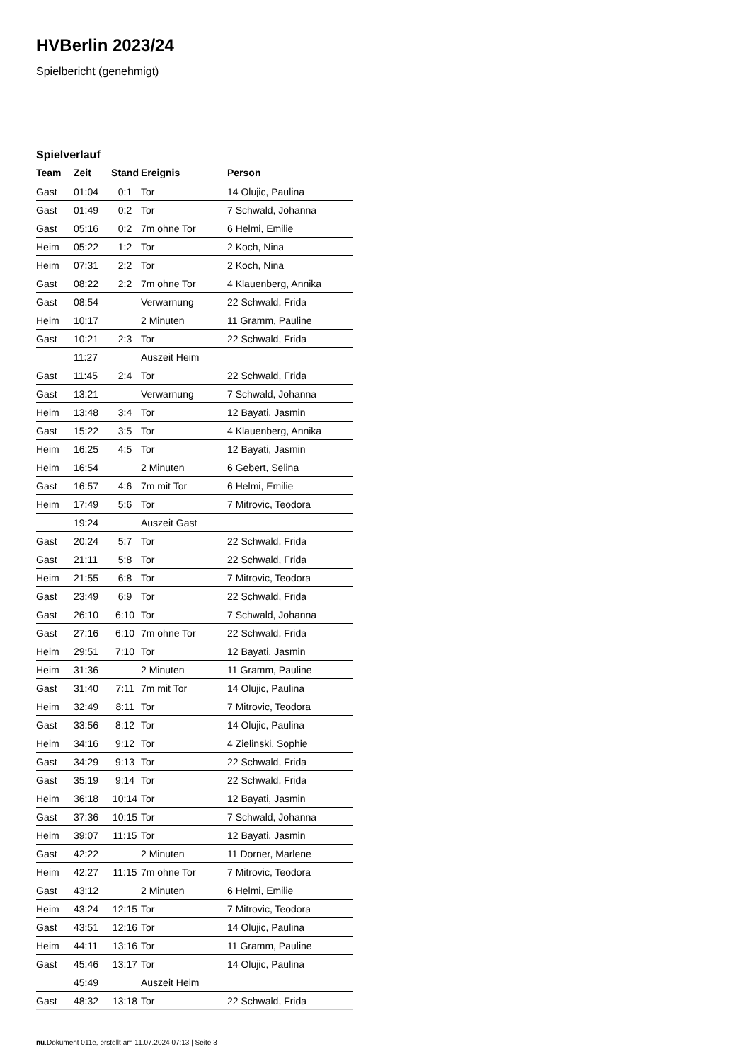HVBerlin 2023/24
Spielbericht (genehmigt)
Spielverlauf
| Team | Zeit | Stand | Ereignis | Person |
| --- | --- | --- | --- | --- |
| Gast | 01:04 | 0:1 | Tor | 14 Olujic, Paulina |
| Gast | 01:49 | 0:2 | Tor | 7 Schwald, Johanna |
| Gast | 05:16 | 0:2 | 7m ohne Tor | 6 Helmi, Emilie |
| Heim | 05:22 | 1:2 | Tor | 2 Koch, Nina |
| Heim | 07:31 | 2:2 | Tor | 2 Koch, Nina |
| Gast | 08:22 | 2:2 | 7m ohne Tor | 4 Klauenberg, Annika |
| Gast | 08:54 | | Verwarnung | 22 Schwald, Frida |
| Heim | 10:17 | | 2 Minuten | 11 Gramm, Pauline |
| Gast | 10:21 | 2:3 | Tor | 22 Schwald, Frida |
| | 11:27 | | Auszeit Heim | |
| Gast | 11:45 | 2:4 | Tor | 22 Schwald, Frida |
| Gast | 13:21 | | Verwarnung | 7 Schwald, Johanna |
| Heim | 13:48 | 3:4 | Tor | 12 Bayati, Jasmin |
| Gast | 15:22 | 3:5 | Tor | 4 Klauenberg, Annika |
| Heim | 16:25 | 4:5 | Tor | 12 Bayati, Jasmin |
| Heim | 16:54 | | 2 Minuten | 6 Gebert, Selina |
| Gast | 16:57 | 4:6 | 7m mit Tor | 6 Helmi, Emilie |
| Heim | 17:49 | 5:6 | Tor | 7 Mitrovic, Teodora |
| | 19:24 | | Auszeit Gast | |
| Gast | 20:24 | 5:7 | Tor | 22 Schwald, Frida |
| Gast | 21:11 | 5:8 | Tor | 22 Schwald, Frida |
| Heim | 21:55 | 6:8 | Tor | 7 Mitrovic, Teodora |
| Gast | 23:49 | 6:9 | Tor | 22 Schwald, Frida |
| Gast | 26:10 | 6:10 | Tor | 7 Schwald, Johanna |
| Gast | 27:16 | 6:10 | 7m ohne Tor | 22 Schwald, Frida |
| Heim | 29:51 | 7:10 | Tor | 12 Bayati, Jasmin |
| Heim | 31:36 | | 2 Minuten | 11 Gramm, Pauline |
| Gast | 31:40 | 7:11 | 7m mit Tor | 14 Olujic, Paulina |
| Heim | 32:49 | 8:11 | Tor | 7 Mitrovic, Teodora |
| Gast | 33:56 | 8:12 | Tor | 14 Olujic, Paulina |
| Heim | 34:16 | 9:12 | Tor | 4 Zielinski, Sophie |
| Gast | 34:29 | 9:13 | Tor | 22 Schwald, Frida |
| Gast | 35:19 | 9:14 | Tor | 22 Schwald, Frida |
| Heim | 36:18 | 10:14 | Tor | 12 Bayati, Jasmin |
| Gast | 37:36 | 10:15 | Tor | 7 Schwald, Johanna |
| Heim | 39:07 | 11:15 | Tor | 12 Bayati, Jasmin |
| Gast | 42:22 | | 2 Minuten | 11 Dorner, Marlene |
| Heim | 42:27 | 11:15 | 7m ohne Tor | 7 Mitrovic, Teodora |
| Gast | 43:12 | | 2 Minuten | 6 Helmi, Emilie |
| Heim | 43:24 | 12:15 | Tor | 7 Mitrovic, Teodora |
| Gast | 43:51 | 12:16 | Tor | 14 Olujic, Paulina |
| Heim | 44:11 | 13:16 | Tor | 11 Gramm, Pauline |
| Gast | 45:46 | 13:17 | Tor | 14 Olujic, Paulina |
| | 45:49 | | Auszeit Heim | |
| Gast | 48:32 | 13:18 | Tor | 22 Schwald, Frida |
nu.Dokument 011e, erstellt am 11.07.2024 07:13 | Seite 3